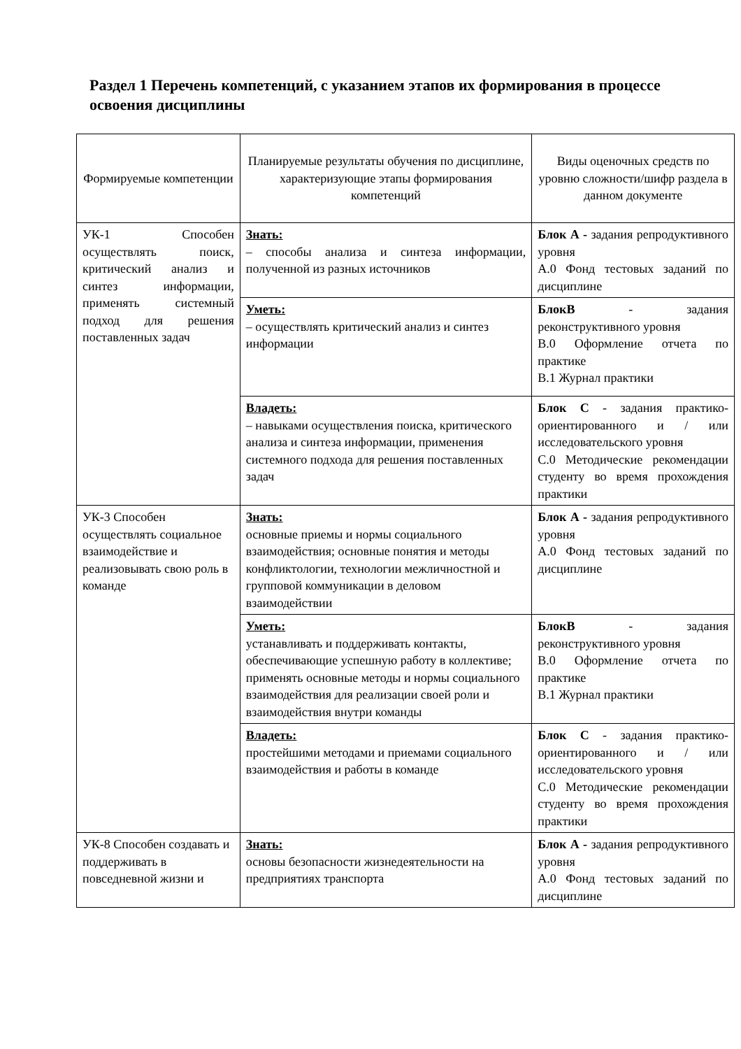Раздел 1 Перечень компетенций, с указанием этапов их формирования в процессе освоения дисциплины
| Формируемые компетенции | Планируемые результаты обучения по дисциплине, характеризующие этапы формирования компетенций | Виды оценочных средств по уровню сложности/шифр раздела в данном документе |
| --- | --- | --- |
| УК-1 Способен осуществлять поиск, критический анализ и синтез информации, применять системный подход для решения поставленных задач | Знать: – способы анализа и синтеза информации, полученной из разных источников | Блок А - задания репродуктивного уровня А.0 Фонд тестовых заданий по дисциплине |
| | Уметь: – осуществлять критический анализ и синтез информации | БлокВ - задания реконструктивного уровня В.0 Оформление отчета по практике В.1 Журнал практики |
| | Владеть: – навыками осуществления поиска, критического анализа и синтеза информации, применения системного подхода для решения поставленных задач | Блок С - задания практико-ориентированного и / или исследовательского уровня С.0 Методические рекомендации студенту во время прохождения практики |
| УК-3 Способен осуществлять социальное взаимодействие и реализовывать свою роль в команде | Знать: основные приемы и нормы социального взаимодействия; основные понятия и методы конфликтологии, технологии межличностной и групповой коммуникации в деловом взаимодействии | Блок А - задания репродуктивного уровня А.0 Фонд тестовых заданий по дисциплине |
| | Уметь: устанавливать и поддерживать контакты, обеспечивающие успешную работу в коллективе; применять основные методы и нормы социального взаимодействия для реализации своей роли и взаимодействия внутри команды | БлокВ - задания реконструктивного уровня В.0 Оформление отчета по практике В.1 Журнал практики |
| | Владеть: простейшими методами и приемами социального взаимодействия и работы в команде | Блок С - задания практико-ориентированного и / или исследовательского уровня С.0 Методические рекомендации студенту во время прохождения практики |
| УК-8 Способен создавать и поддерживать в повседневной жизни и | Знать: основы безопасности жизнедеятельности на предприятиях транспорта | Блок А - задания репродуктивного уровня А.0 Фонд тестовых заданий по дисциплине |